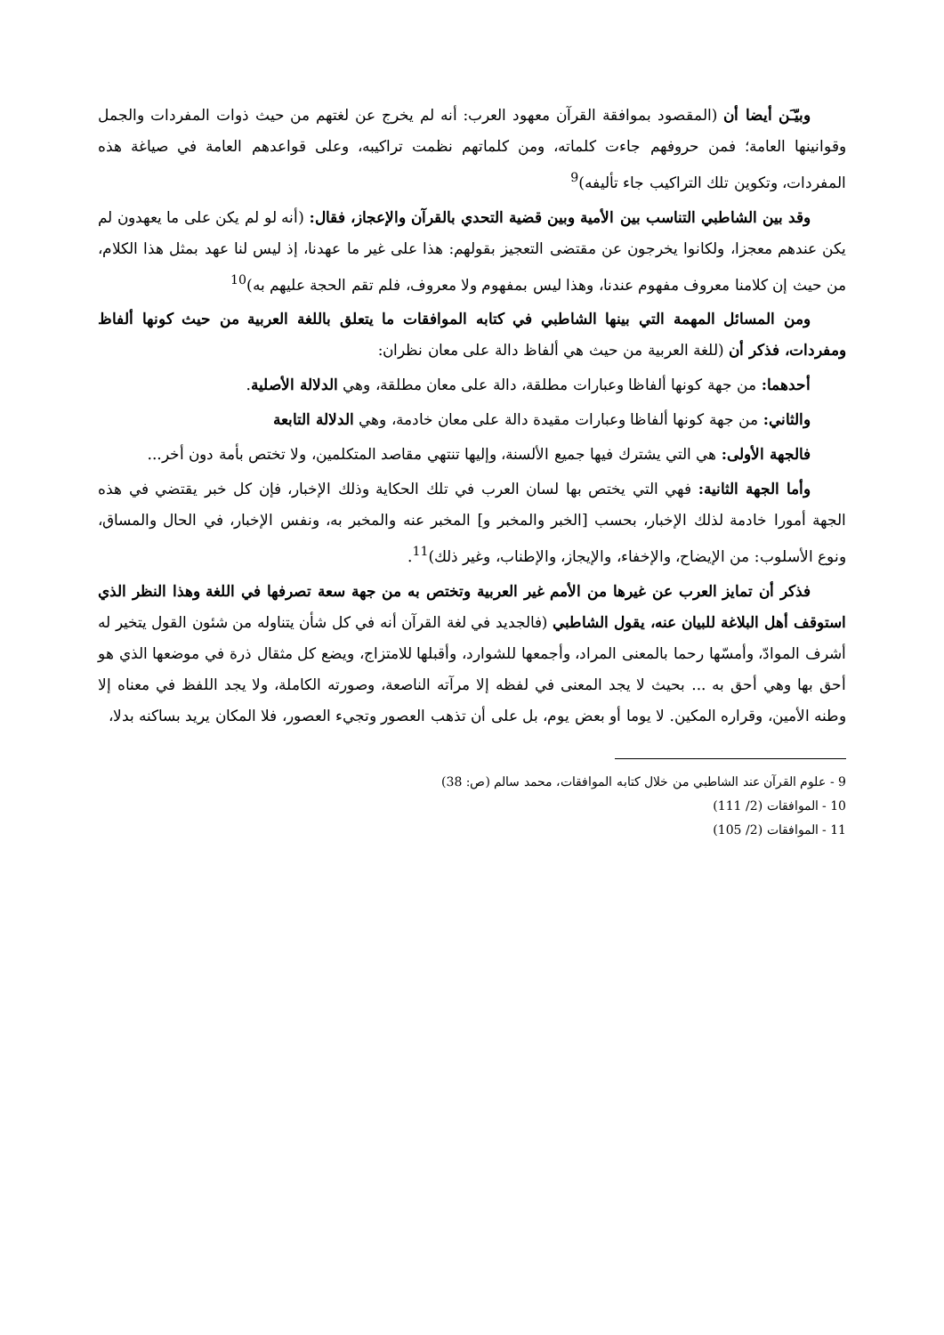وبيّـَن أيضا أن (المقصود بموافقة القرآن معهود العرب: أنه لم يخرج عن لغتهم من حيث ذوات المفردات والجمل وقوانينها العامة؛ فمن حروفهم جاءت كلماته، ومن كلماتهم نظمت تراكيبه، وعلى قواعدهم العامة في صياغة هذه المفردات، وتكوين تلك التراكيب جاء تأليفه)<sup>9</sup>
وقد بين الشاطبي التناسب بين الأمية وبين قضية التحدي بالقرآن والإعجاز، فقال: (أنه لو لم يكن على ما يعهدون لم يكن عندهم معجزا، ولكانوا يخرجون عن مقتضى التعجيز بقولهم: هذا على غير ما عهدنا، إذ ليس لنا عهد بمثل هذا الكلام، من حيث إن كلامنا معروف مفهوم عندنا، وهذا ليس بمفهوم ولا معروف، فلم تقم الحجة عليهم به)<sup>10</sup>
ومن المسائل المهمة التي بينها الشاطبي في كتابه الموافقات ما يتعلق باللغة العربية من حيث كونها ألفاظ ومفردات، فذكر أن (للغة العربية من حيث هي ألفاظ دالة على معان نظران:
أحدهما: من جهة كونها ألفاظا وعبارات مطلقة، دالة على معان مطلقة، وهي الدلالة الأصلية.
والثاني: من جهة كونها ألفاظا وعبارات مقيدة دالة على معان خادمة، وهي الدلالة التابعة
فالجهة الأولى: هي التي يشترك فيها جميع الألسنة، وإليها تنتهي مقاصد المتكلمين، ولا تختص بأمة دون أخر...
وأما الجهة الثانية: فهي التي يختص بها لسان العرب في تلك الحكاية وذلك الإخبار، فإن كل خبر يقتضي في هذه الجهة أمورا خادمة لذلك الإخبار، بحسب [الخبر والمخبر و] المخبر عنه والمخبر به، ونفس الإخبار، في الحال والمساق، ونوع الأسلوب: من الإيضاح، والإخفاء، والإيجاز، والإطناب، وغير ذلك)<sup>11</sup>.
فذكر أن تمايز العرب عن غيرها من الأمم غير العربية وتختص به من جهة سعة تصرفها في اللغة وهذا النظر الذي استوقف أهل البلاغة للبيان عنه، يقول الشاطبي (فالجديد في لغة القرآن أنه في كل شأن يتناوله من شئون القول يتخير له أشرف الموادّ، وأمسّها رحما بالمعنى المراد، وأجمعها للشوارد، وأقبلها للامتزاج، ويضع كل مثقال ذرة في موضعها الذي هو أحق بها وهي أحق به ... بحيث لا يجد المعنى في لفظه إلا مرآته الناصعة، وصورته الكاملة، ولا يجد اللفظ في معناه إلا وطنه الأمين، وقراره المكين. لا يوما أو بعض يوم، بل على أن تذهب العصور وتجيء العصور، فلا المكان يريد بساكنه بدلا،
9 - علوم القرآن عند الشاطبي من خلال كتابه الموافقات، محمد سالم (ص: 38)
10 - الموافقات (2/ 111)
11 - الموافقات (2/ 105)